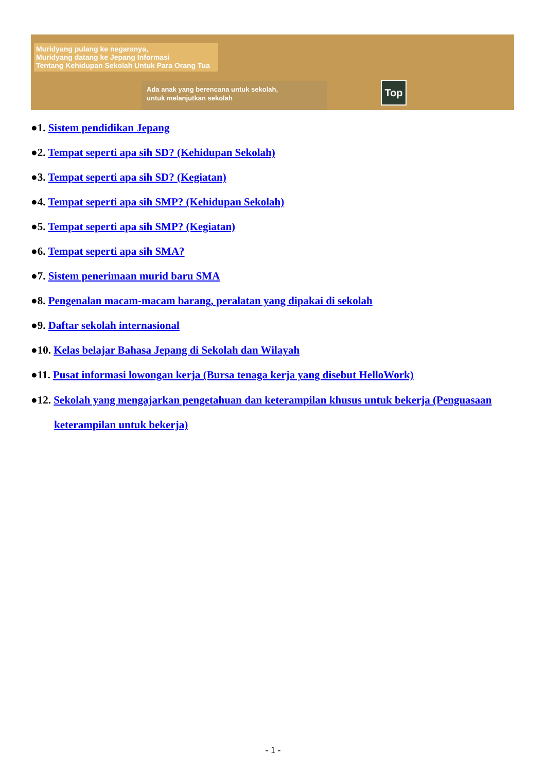Muridyang pulang ke negaranya,
Muridyang datang ke Jepang Informasi
Tentang Kehidupan Sekolah Untuk Para Orang Tua
Ada anak yang berencana untuk sekolah,
untuk melanjutkan sekolah
Top
●1. Sistem pendidikan Jepang
●2. Tempat seperti apa sih SD? (Kehidupan Sekolah)
●3. Tempat seperti apa sih SD? (Kegiatan)
●4. Tempat seperti apa sih SMP? (Kehidupan Sekolah)
●5. Tempat seperti apa sih SMP? (Kegiatan)
●6. Tempat seperti apa sih SMA?
●7. Sistem penerimaan murid baru SMA
●8. Pengenalan macam-macam barang, peralatan yang dipakai di sekolah
●9. Daftar sekolah internasional
●10. Kelas belajar Bahasa Jepang di Sekolah dan Wilayah
●11. Pusat informasi lowongan kerja (Bursa tenaga kerja yang disebut HelloWork)
●12. Sekolah yang mengajarkan pengetahuan dan keterampilan khusus untuk bekerja (Penguasaan
keterampilan untuk bekerja)
- 1 -